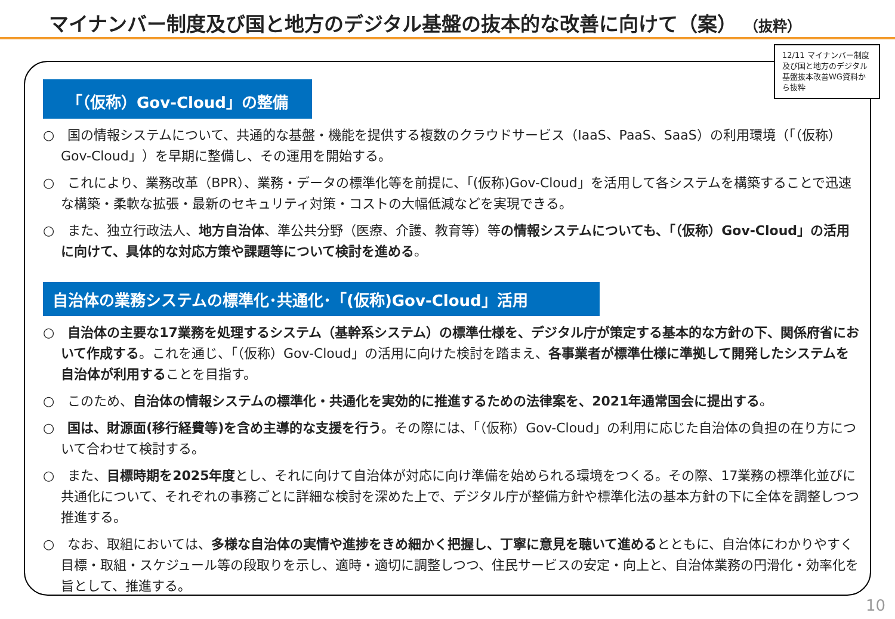マイナンバー制度及び国と地方のデジタル基盤の抜本的な改善に向けて（案） （抜粋）
12/11 マイナンバー制度及び国と地方のデジタル基盤抜本改善WG資料から抜粋
「（仮称）Gov-Cloud」の整備
○　国の情報システムについて、共通的な基盤・機能を提供する複数のクラウドサービス（IaaS、PaaS、SaaS）の利用環境（「（仮称）Gov-Cloud」）を早期に整備し、その運用を開始する。
○　これにより、業務改革（BPR）、業務・データの標準化等を前提に、「(仮称)Gov-Cloud」を活用して各システムを構築することで迅速な構築・柔軟な拡張・最新のセキュリティ対策・コストの大幅低減などを実現できる。
○　また、独立行政法人、地方自治体、準公共分野（医療、介護、教育等）等の情報システムについても、「（仮称）Gov-Cloud」の活用に向けて、具体的な対応方策や課題等について検討を進める。
自治体の業務システムの標準化･共通化･「(仮称)Gov-Cloud」活用
○　自治体の主要な17業務を処理するシステム（基幹系システム）の標準仕様を、デジタル庁が策定する基本的な方針の下、関係府省において作成する。これを通じ、「（仮称）Gov-Cloud」の活用に向けた検討を踏まえ、各事業者が標準仕様に準拠して開発したシステムを自治体が利用することを目指す。
○　このため、自治体の情報システムの標準化・共通化を実効的に推進するための法律案を、2021年通常国会に提出する。
○　国は、財源面(移行経費等)を含め主導的な支援を行う。その際には、「（仮称）Gov-Cloud」の利用に応じた自治体の負担の在り方について合わせて検討する。
○　また、目標時期を2025年度とし、それに向けて自治体が対応に向け準備を始められる環境をつくる。その際、17業務の標準化並びに共通化について、それぞれの事務ごとに詳細な検討を深めた上で、デジタル庁が整備方針や標準化法の基本方針の下に全体を調整しつつ推進する。
○　なお、取組においては、多様な自治体の実情や進捗をきめ細かく把握し、丁寧に意見を聴いて進めるとともに、自治体にわかりやすく目標・取組・スケジュール等の段取りを示し、適時・適切に調整しつつ、住民サービスの安定・向上と、自治体業務の円滑化・効率化を旨として、推進する。
10